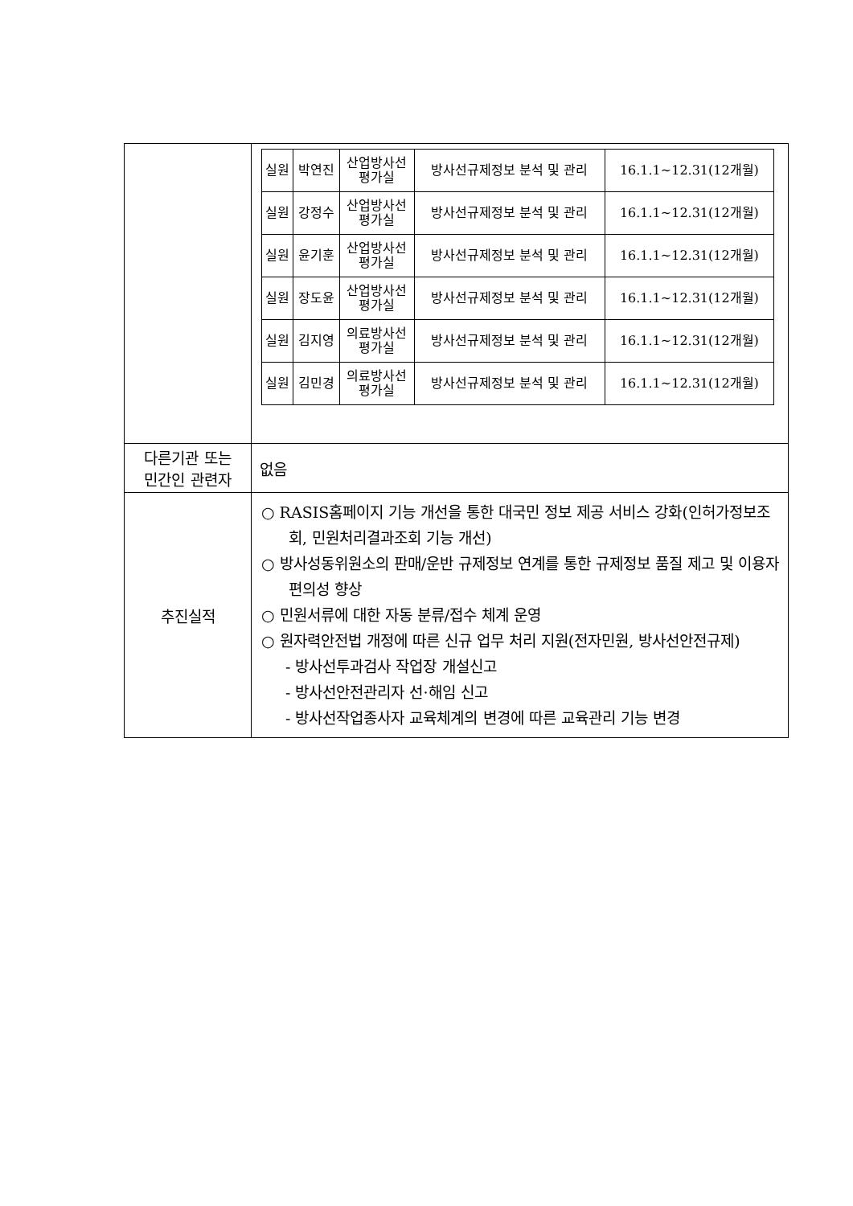| | / 실원 / 박연진 / 산업방사선 평가실 / 방사선규제정보 분석 및 관리 / 16.1.1~12.31(12개월) / / 실원 / 강정수 / 산업방사선 평가실 / 방사선규제정보 분석 및 관리 / 16.1.1~12.31(12개월) / / 실원 / 윤기훈 / 산업방사선 평가실 / 방사선규제정보 분석 및 관리 / 16.1.1~12.31(12개월) / / 실원 / 장도윤 / 산업방사선 평가실 / 방사선규제정보 분석 및 관리 / 16.1.1~12.31(12개월) / / 실원 / 김지영 / 의료방사선 평가실 / 방사선규제정보 분석 및 관리 / 16.1.1~12.31(12개월) / / 실원 / 김민경 / 의료방사선 평가실 / 방사선규제정보 분석 및 관리 / 16.1.1~12.31(12개월) / |
| 다른기관 또는 민간인 관련자 | 없음 |
| 추진실적 | ○ RASIS홈페이지 기능 개선을 통한 대국민 정보 제공 서비스 강화(인허가정보조회, 민원처리결과조회 기능 개선) ○ 방사성동위원소의 판매/운반 규제정보 연계를 통한 규제정보 품질 제고 및 이용자편의성 향상 ○ 민원서류에 대한 자동 분류/접수 체계 운영 ○ 원자력안전법 개정에 따른 신규 업무 처리 지원(전자민원, 방사선안전규제) - 방사선투과검사 작업장 개설신고 - 방사선안전관리자 선·해임 신고 - 방사선작업종사자 교육체계의 변경에 따른 교육관리 기능 변경 |